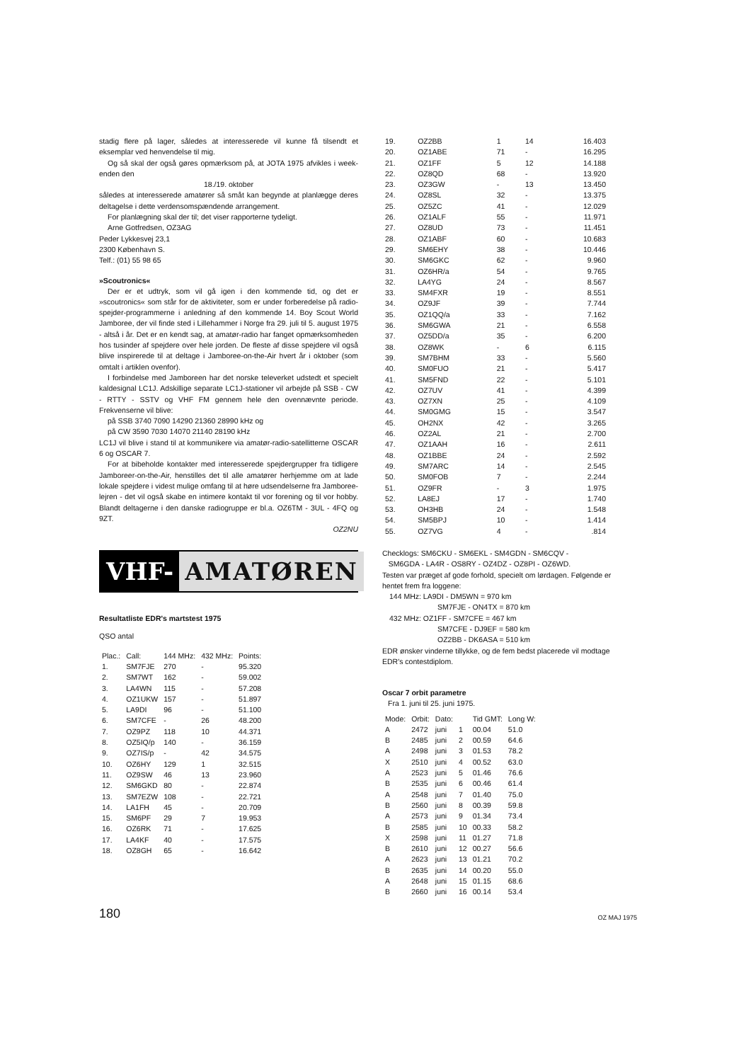stadig flere på lager, således at interesserede vil kunne få tilsendt et eksemplar ved henvendelse til mig.
Og så skal der også gøres opmærksom på, at JOTA 1975 afvikles i week-enden den
18./19. oktober
således at interesserede amatører så småt kan begynde at planlægge deres deltagelse i dette verdensomspændende arrangement.
For planlægning skal der til; det viser rapporterne tydeligt.
Arne Gotfredsen, OZ3AG
Peder Lykkesvej 23,1
2300 København S.
Telf.: (01) 55 98 65
»Scoutronics«
Der er et udtryk, som vil gå igen i den kommende tid, og det er »scoutronics« som står for de aktiviteter, som er under forberedelse på radio-spejder-programmerne i anledning af den kommende 14. Boy Scout World Jamboree, der vil finde sted i Lillehammer i Norge fra 29. juli til 5. august 1975 - altså i år. Det er en kendt sag, at amatør-radio har fanget opmærksomheden hos tusinder af spejdere over hele jorden. De fleste af disse spejdere vil også blive inspirerede til at deltage i Jamboree-on-the-Air hvert år i oktober (som omtalt i artiklen ovenfor).
I forbindelse med Jamboreen har det norske televerket udstedt et specielt kaldesignal LC1J. Adskillige separate LC1J-stationer vil arbejde på SSB - CW - RTTY - SSTV og VHF FM gennem hele den ovennævnte periode. Frekvenserne vil blive:
på SSB 3740 7090 14290 21360 28990 kHz og
på CW 3590 7030 14070 21140 28190 kHz
LC1J vil blive i stand til at kommunikere via amatør-radio-satellitterne OSCAR 6 og OSCAR 7.
For at bibeholde kontakter med interesserede spejdergrupper fra tidligere Jamboreer-on-the-Air, henstilles det til alle amatører herhjemme om at lade lokale spejdere i videst mulige omfang til at høre udsendelserne fra Jamboree-lejren - det vil også skabe en intimere kontakt til vor forening og til vor hobby. Blandt deltagerne i den danske radiogruppe er bl.a. OZ6TM - 3UL - 4FQ og 9ZT.
OZ2NU
VHF- AMATØREN
Resultatliste EDR's martstest 1975
QSO antal
| Plac.: | Call: | 144 MHz: | 432 MHz: | Points: |
| --- | --- | --- | --- | --- |
| 1. | SM7FJE | 270 | - | 95.320 |
| 2. | SM7WT | 162 | - | 59.002 |
| 3. | LA4WN | 115 | - | 57.208 |
| 4. | OZ1UKW | 157 | - | 51.897 |
| 5. | LA9DI | 96 | - | 51.100 |
| 6. | SM7CFE | - | 26 | 48.200 |
| 7. | OZ9PZ | 118 | 10 | 44.371 |
| 8. | OZ5IQ/p | 140 | - | 36.159 |
| 9. | OZ7IS/p | - | 42 | 34.575 |
| 10. | OZ6HY | 129 | 1 | 32.515 |
| 11. | OZ9SW | 46 | 13 | 23.960 |
| 12. | SM6GKD | 80 | - | 22.874 |
| 13. | SM7EZW | 108 | - | 22.721 |
| 14. | LA1FH | 45 | - | 20.709 |
| 15. | SM6PF | 29 | 7 | 19.953 |
| 16. | OZ6RK | 71 | - | 17.625 |
| 17. | LA4KF | 40 | - | 17.575 |
| 18. | OZ8GH | 65 | - | 16.642 |
| 19. | OZ2BB | 1 | 14 | 16.403 |
| 20. | OZ1ABE | 71 | - | 16.295 |
| 21. | OZ1FF | 5 | 12 | 14.188 |
| 22. | OZ8QD | 68 | - | 13.920 |
| 23. | OZ3GW | - | 13 | 13.450 |
| 24. | OZ8SL | 32 | - | 13.375 |
| 25. | OZ5ZC | 41 | - | 12.029 |
| 26. | OZ1ALF | 55 | - | 11.971 |
| 27. | OZ8UD | 73 | - | 11.451 |
| 28. | OZ1ABF | 60 | - | 10.683 |
| 29. | SM6EHY | 38 | - | 10.446 |
| 30. | SM6GKC | 62 | - | 9.960 |
| 31. | OZ6HR/a | 54 | - | 9.765 |
| 32. | LA4YG | 24 | - | 8.567 |
| 33. | SM4FXR | 19 | - | 8.551 |
| 34. | OZ9JF | 39 | - | 7.744 |
| 35. | OZ1QQ/a | 33 | - | 7.162 |
| 36. | SM6GWA | 21 | - | 6.558 |
| 37. | OZ5DD/a | 35 | - | 6.200 |
| 38. | OZ8WK | - | 6 | 6.115 |
| 39. | SM7BHM | 33 | - | 5.560 |
| 40. | SM0FUO | 21 | - | 5.417 |
| 41. | SM5FND | 22 | - | 5.101 |
| 42. | OZ7UV | 41 | - | 4.399 |
| 43. | OZ7XN | 25 | - | 4.109 |
| 44. | SM0GMG | 15 | - | 3.547 |
| 45. | OH2NX | 42 | - | 3.265 |
| 46. | OZ2AL | 21 | - | 2.700 |
| 47. | OZ1AAH | 16 | - | 2.611 |
| 48. | OZ1BBE | 24 | - | 2.592 |
| 49. | SM7ARC | 14 | - | 2.545 |
| 50. | SM0FOB | 7 | - | 2.244 |
| 51. | OZ9FR | - | 3 | 1.975 |
| 52. | LA8EJ | 17 | - | 1.740 |
| 53. | OH3HB | 24 | - | 1.548 |
| 54. | SM5BPJ | 10 | - | 1.414 |
| 55. | OZ7VG | 4 | - | .814 |
Checklogs: SM6CKU - SM6EKL - SM4GDN - SM6CQV -
SM6GDA - LA4R - OS8RY - OZ4DZ - OZ8PI - OZ6WD.
Testen var præget af gode forhold, specielt om lørdagen. Følgende er hentet frem fra loggene:
144 MHz: LA9DI - DM5WN = 970 km
SM7FJE - ON4TX = 870 km
432 MHz: OZ1FF - SM7CFE = 467 km
SM7CFE - DJ9EF = 580 km
OZ2BB - DK6ASA = 510 km
EDR ønsker vinderne tillykke, og de fem bedst placerede vil modtage EDR's contestdiplom.
Oscar 7 orbit parametre
Fra 1. juni til 25. juni 1975.
| Mode: | Orbit: | Dato: | | Tid GMT: | Long W: |
| --- | --- | --- | --- | --- | --- |
| A | 2472 | juni | 1 | 00.04 | 51.0 |
| B | 2485 | juni | 2 | 00.59 | 64.6 |
| A | 2498 | juni | 3 | 01.53 | 78.2 |
| X | 2510 | juni | 4 | 00.52 | 63.0 |
| A | 2523 | juni | 5 | 01.46 | 76.6 |
| B | 2535 | juni | 6 | 00.46 | 61.4 |
| A | 2548 | juni | 7 | 01.40 | 75.0 |
| B | 2560 | juni | 8 | 00.39 | 59.8 |
| A | 2573 | juni | 9 | 01.34 | 73.4 |
| B | 2585 | juni | 10 | 00.33 | 58.2 |
| X | 2598 | juni | 11 | 01.27 | 71.8 |
| B | 2610 | juni | 12 | 00.27 | 56.6 |
| A | 2623 | juni | 13 | 01.21 | 70.2 |
| B | 2635 | juni | 14 | 00.20 | 55.0 |
| A | 2648 | juni | 15 | 01.15 | 68.6 |
| B | 2660 | juni | 16 | 00.14 | 53.4 |
180 OZ MAJ 1975